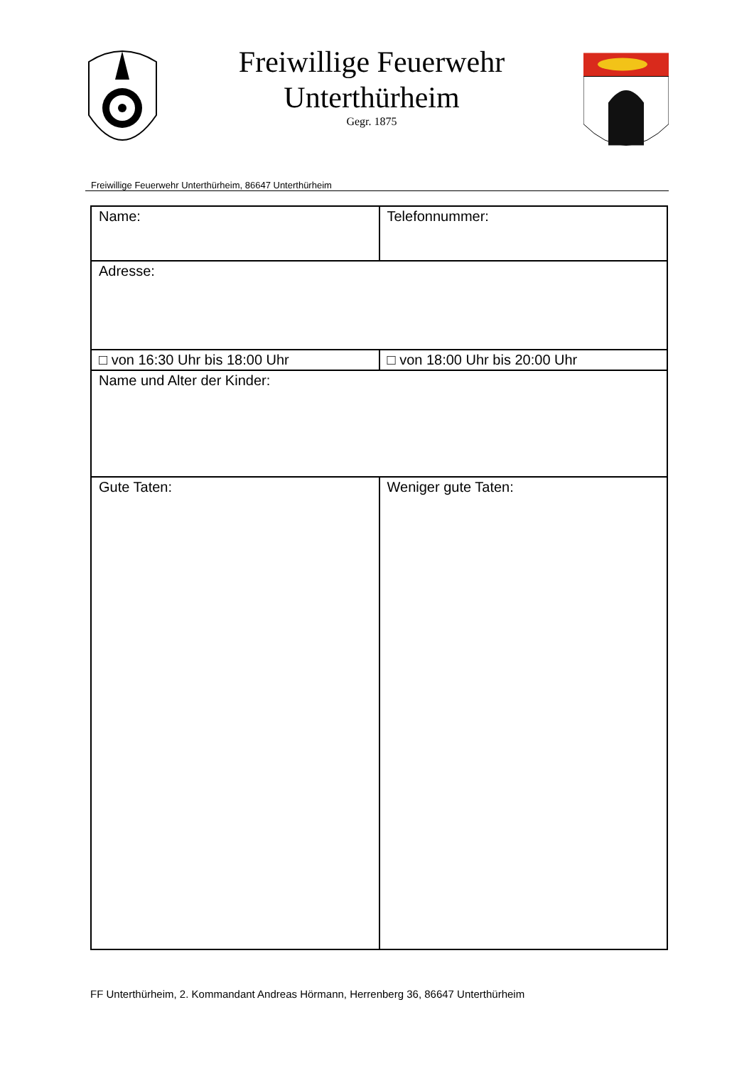Freiwillige Feuerwehr
Unterthürheim
Gegr. 1875
Freiwillige Feuerwehr Unterthürheim, 86647 Unterthürheim
| Name: | Telefonnummer: |
| Adresse: | |
| □ von 16:30 Uhr bis 18:00 Uhr | □ von 18:00 Uhr bis 20:00 Uhr |
| Name und Alter der Kinder: | |
| Gute Taten: | Weniger gute Taten: |
FF Unterthürheim, 2. Kommandant Andreas Hörmann, Herrenberg 36, 86647 Unterthürheim